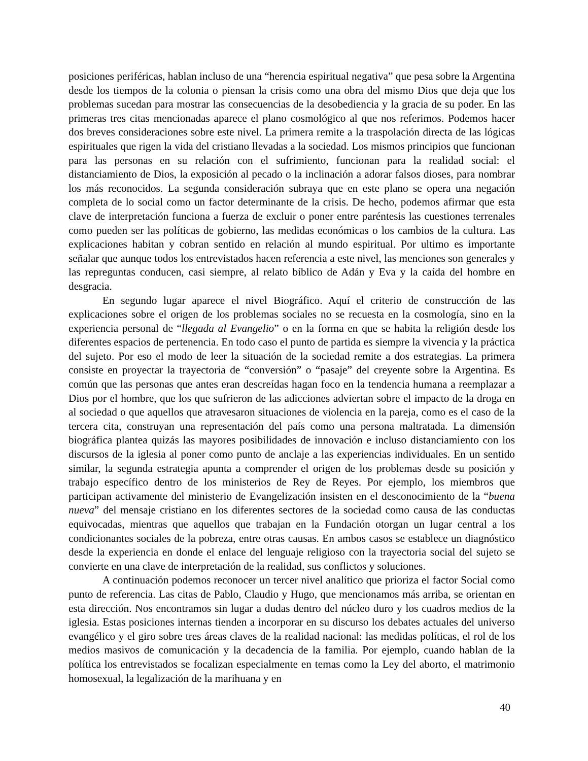posiciones periféricas, hablan incluso de una “herencia espiritual negativa” que pesa sobre la Argentina desde los tiempos de la colonia o piensan la crisis como una obra del mismo Dios que deja que los problemas sucedan para mostrar las consecuencias de la desobediencia y la gracia de su poder. En las primeras tres citas mencionadas aparece el plano cosmológico al que nos referimos. Podemos hacer dos breves consideraciones sobre este nivel. La primera remite a la traspolación directa de las lógicas espirituales que rigen la vida del cristiano llevadas a la sociedad. Los mismos principios que funcionan para las personas en su relación con el sufrimiento, funcionan para la realidad social: el distanciamiento de Dios, la exposición al pecado o la inclinación a adorar falsos dioses, para nombrar los más reconocidos. La segunda consideración subraya que en este plano se opera una negación completa de lo social como un factor determinante de la crisis. De hecho, podemos afirmar que esta clave de interpretación funciona a fuerza de excluir o poner entre paréntesis las cuestiones terrenales como pueden ser las políticas de gobierno, las medidas económicas o los cambios de la cultura. Las explicaciones habitan y cobran sentido en relación al mundo espiritual. Por ultimo es importante señalar que aunque todos los entrevistados hacen referencia a este nivel, las menciones son generales y las repreguntas conducen, casi siempre, al relato bíblico de Adán y Eva y la caída del hombre en desgracia.
En segundo lugar aparece el nivel Biográfico. Aquí el criterio de construcción de las explicaciones sobre el origen de los problemas sociales no se recuesta en la cosmología, sino en la experiencia personal de “llegada al Evangelio” o en la forma en que se habita la religión desde los diferentes espacios de pertenencia. En todo caso el punto de partida es siempre la vivencia y la práctica del sujeto. Por eso el modo de leer la situación de la sociedad remite a dos estrategias. La primera consiste en proyectar la trayectoria de “conversión” o “pasaje” del creyente sobre la Argentina. Es común que las personas que antes eran descreídas hagan foco en la tendencia humana a reemplazar a Dios por el hombre, que los que sufrieron de las adicciones adviertan sobre el impacto de la droga en al sociedad o que aquellos que atravesaron situaciones de violencia en la pareja, como es el caso de la tercera cita, construyan una representación del país como una persona maltratada. La dimensión biográfica plantea quizás las mayores posibilidades de innovación e incluso distanciamiento con los discursos de la iglesia al poner como punto de anclaje a las experiencias individuales. En un sentido similar, la segunda estrategia apunta a comprender el origen de los problemas desde su posición y trabajo específico dentro de los ministerios de Rey de Reyes. Por ejemplo, los miembros que participan activamente del ministerio de Evangelización insisten en el desconocimiento de la “buena nueva” del mensaje cristiano en los diferentes sectores de la sociedad como causa de las conductas equivocadas, mientras que aquellos que trabajan en la Fundación otorgan un lugar central a los condicionantes sociales de la pobreza, entre otras causas. En ambos casos se establece un diagnóstico desde la experiencia en donde el enlace del lenguaje religioso con la trayectoria social del sujeto se convierte en una clave de interpretación de la realidad, sus conflictos y soluciones.
A continuación podemos reconocer un tercer nivel analítico que prioriza el factor Social como punto de referencia. Las citas de Pablo, Claudio y Hugo, que mencionamos más arriba, se orientan en esta dirección. Nos encontramos sin lugar a dudas dentro del núcleo duro y los cuadros medios de la iglesia. Estas posiciones internas tienden a incorporar en su discurso los debates actuales del universo evangélico y el giro sobre tres áreas claves de la realidad nacional: las medidas políticas, el rol de los medios masivos de comunicación y la decadencia de la familia. Por ejemplo, cuando hablan de la política los entrevistados se focalizan especialmente en temas como la Ley del aborto, el matrimonio homosexual, la legalización de la marihuana y en
40